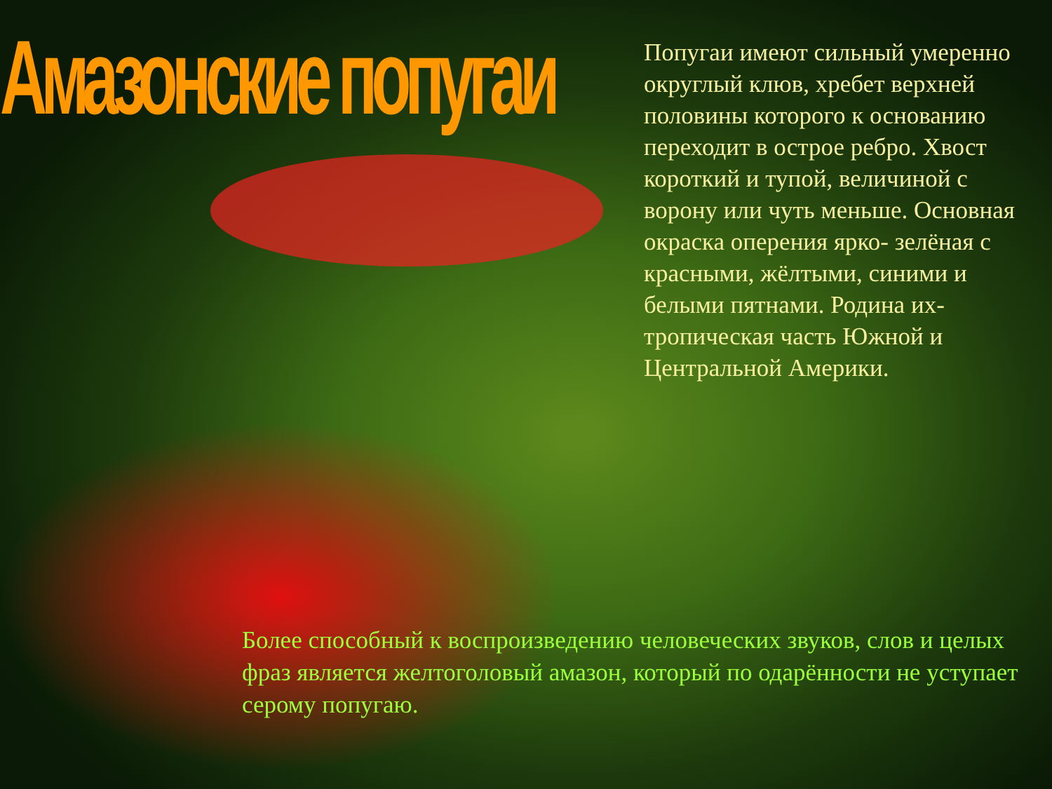Амазонские попугаи
Попугаи имеют сильный умеренно округлый клюв, хребет верхней половины которого к основанию переходит в острое ребро. Хвост короткий и тупой, величиной с ворону или чуть меньше. Основная окраска оперения ярко- зелёная с красными, жёлтыми, синими и белыми пятнами. Родина их- тропическая часть Южной и Центральной Америки.
Более способный к воспроизведению человеческих звуков, слов и целых фраз является желтоголовый амазон, который по одарённости не уступает серому попугаю.